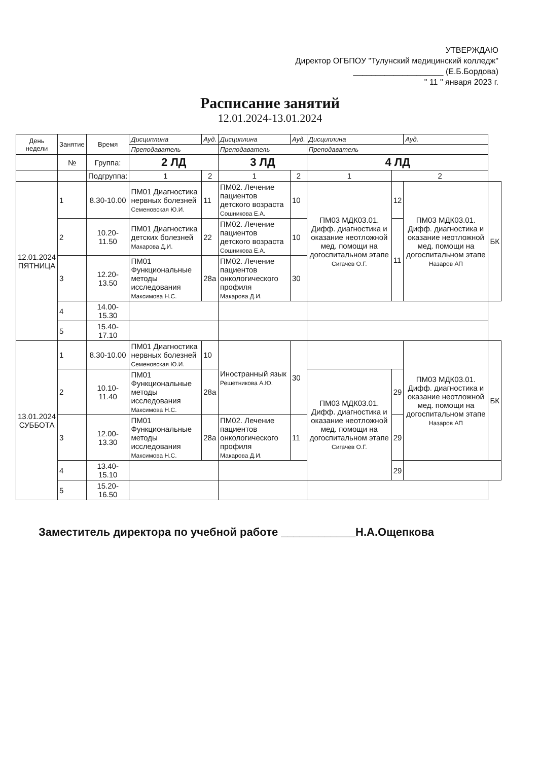УТВЕРЖДАЮ
Директор ОГБПОУ "Тулунский медицинский колледж"
____________________ (Е.Б.Бордова)
" 11 " января 2023 г.
Расписание занятий
12.01.2024-13.01.2024
| День недели | Занятие | Время | Дисциплина | | Ауд. | Дисциплина | | Ауд. | Дисциплина | | Ауд. | |
| --- | --- | --- | --- | --- | --- | --- | --- | --- | --- | --- | --- | --- |
| | | | Преподаватель | | | Преподаватель | | | Преподаватель | | | |
| | № | Группа: | 2 ЛД | | | 3 ЛД | | | 4 ЛД | | | |
| | | Подгруппа: | 1 | 2 | | 1 | 2 | | 1 | 2 | | |
| 12.01.2024 ПЯТНИЦА | 1 | 8.30-10.00 | ПМ01 Диагностика нервных болезней Семеновская Ю.И. | | 11 | ПМ02. Лечение пациентов детского возраста Сошникова Е.А. | | 10 | ПМ03 МДК03.01. Дифф. диагностика и оказание неотложной мед. помощи на догоспитальном этапе Сигачев О.Г. | 12 | ПМ03 МДК03.01. Дифф. диагностика и оказание неотложной мед. помощи на догоспитальном этапе Назаров АП | БК |
| | 2 | 10.20-11.50 | ПМ01 Диагностика детских болезней Макарова Д.И. | | 22 | ПМ02. Лечение пациентов детского возраста Сошникова Е.А. | | 10 | | 11 | | |
| | 3 | 12.20-13.50 | ПМ01 Функциональные методы исследования Максимова Н.С. | | 28а | ПМ02. Лечение пациентов онкологического профиля Макарова Д.И. | | 30 | | | | |
| | 4 | 14.00-15.30 | | | | | | | | | | |
| | 5 | 15.40-17.10 | | | | | | | | | | |
| 13.01.2024 СУББОТА | 1 | 8.30-10.00 | ПМ01 Диагностика нервных болезней Семеновская Ю.И. | | 10 | Иностранный язык Решетникова А.Ю. | | 30 | | | ПМ03 МДК03.01. Дифф. диагностика и оказание неотложной мед. помощи на догоспитальном этапе Назаров АП | БК |
| | 2 | 10.10-11.40 | ПМ01 Функциональные методы исследования Максимова Н.С. | | 28а | | | | ПМ03 МДК03.01. Дифф. диагностика и оказание неотложной мед. помощи на догоспитальном этапе Сигачев О.Г. | 29 | | |
| | 3 | 12.00-13.30 | ПМ01 Функциональные методы исследования Максимова Н.С. | | 28а | ПМ02. Лечение пациентов онкологического профиля Макарова Д.И. | | 11 | | 29 | | |
| | 4 | 13.40-15.10 | | | | | | | | 29 | | |
| | 5 | 15.20-16.50 | | | | | | | | | | |
Заместитель директора по учебной работе ____________Н.А.Ощепкова